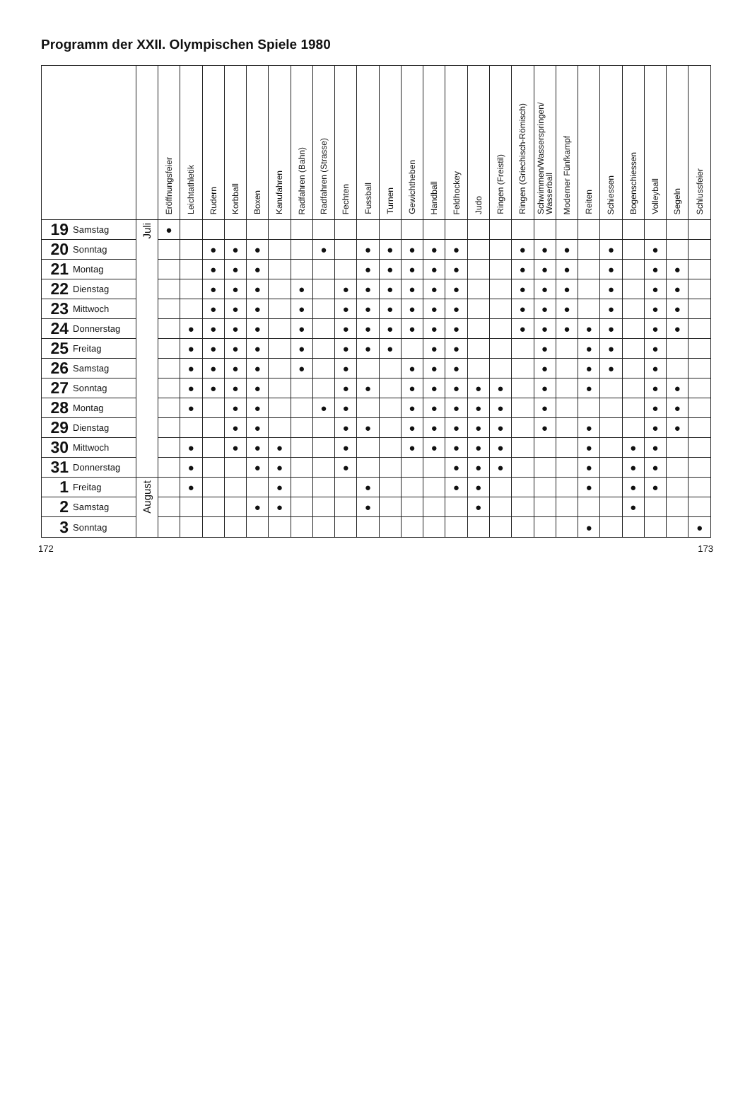Programm der XXII. Olympischen Spiele 1980
| | | Eröffnungsfeier | Leichtathletik | Rudern | Korbball | Boxen | Kanufahren | Radfahren (Bahn) | Radfahren (Strasse) | Fechten | Fussball | Turnen | Gewichtheben | Handball | Feldhockey | Judo | Ringen (Freistil) | Ringen (Griechisch-Römisch) | Schwimmen/Wasserspringen/ Wasserball | Moderner Fünfkampf | Reiten | Schiessen | Bogenschiessen | Volleyball | Segeln | Schlussfeier |
| --- | --- | --- | --- | --- | --- | --- | --- | --- | --- | --- | --- | --- | --- | --- | --- | --- | --- | --- | --- | --- | --- | --- | --- | --- | --- | --- |
| 19 Samstag | Juli | ● | | | | | | | | | | | | | | | | | | | | | | | | |
| 20 Sonntag | | | | ● | ● | ● | | | ● | | ● | ● | ● | ● | ● | | | ● | ● | ● | | ● | | ● | | |
| 21 Montag | | | | ● | ● | ● | | | | | ● | ● | ● | ● | ● | | | ● | ● | ● | | ● | | ● | ● | |
| 22 Dienstag | | | | ● | ● | ● | | ● | | ● | ● | ● | ● | ● | ● | | | ● | ● | ● | | ● | | ● | ● | |
| 23 Mittwoch | | | | ● | ● | ● | | ● | | ● | ● | ● | ● | ● | ● | | | ● | ● | ● | | ● | | ● | ● | |
| 24 Donnerstag | | | ● | ● | ● | ● | | ● | | ● | ● | ● | ● | ● | ● | | | ● | ● | ● | ● | ● | | ● | ● | |
| 25 Freitag | | | ● | ● | ● | ● | | ● | | ● | ● | ● | | ● | ● | | | | ● | | ● | ● | | ● | | |
| 26 Samstag | | | ● | ● | ● | ● | | ● | | ● | | | ● | ● | ● | | | | ● | | ● | ● | | ● | | |
| 27 Sonntag | | | ● | ● | ● | ● | | | | ● | ● | | ● | ● | ● | ● | ● | | ● | | ● | | | ● | ● | |
| 28 Montag | | | ● | | ● | ● | | | ● | ● | | | ● | ● | ● | ● | ● | | ● | | | | | ● | ● | |
| 29 Dienstag | | | | | ● | ● | | | | ● | ● | | ● | ● | ● | ● | ● | | ● | | ● | | | ● | ● | |
| 30 Mittwoch | | | ● | | ● | ● | ● | | | ● | | | ● | ● | ● | ● | ● | | | | ● | | ● | ● | | |
| 31 Donnerstag | | | ● | | | ● | ● | | | ● | | | | | ● | ● | ● | | | | ● | | ● | ● | | |
| 1 Freitag | August | | ● | | | | ● | | | | ● | | | | ● | ● | | | | | ● | | ● | ● | | |
| 2 Samstag | | | | | | ● | ● | | | | ● | | | | | ● | | | | | | | ● | | | |
| 3 Sonntag | | | | | | | | | | | | | | | | | | | | | ● | | | | | ● |
172 173